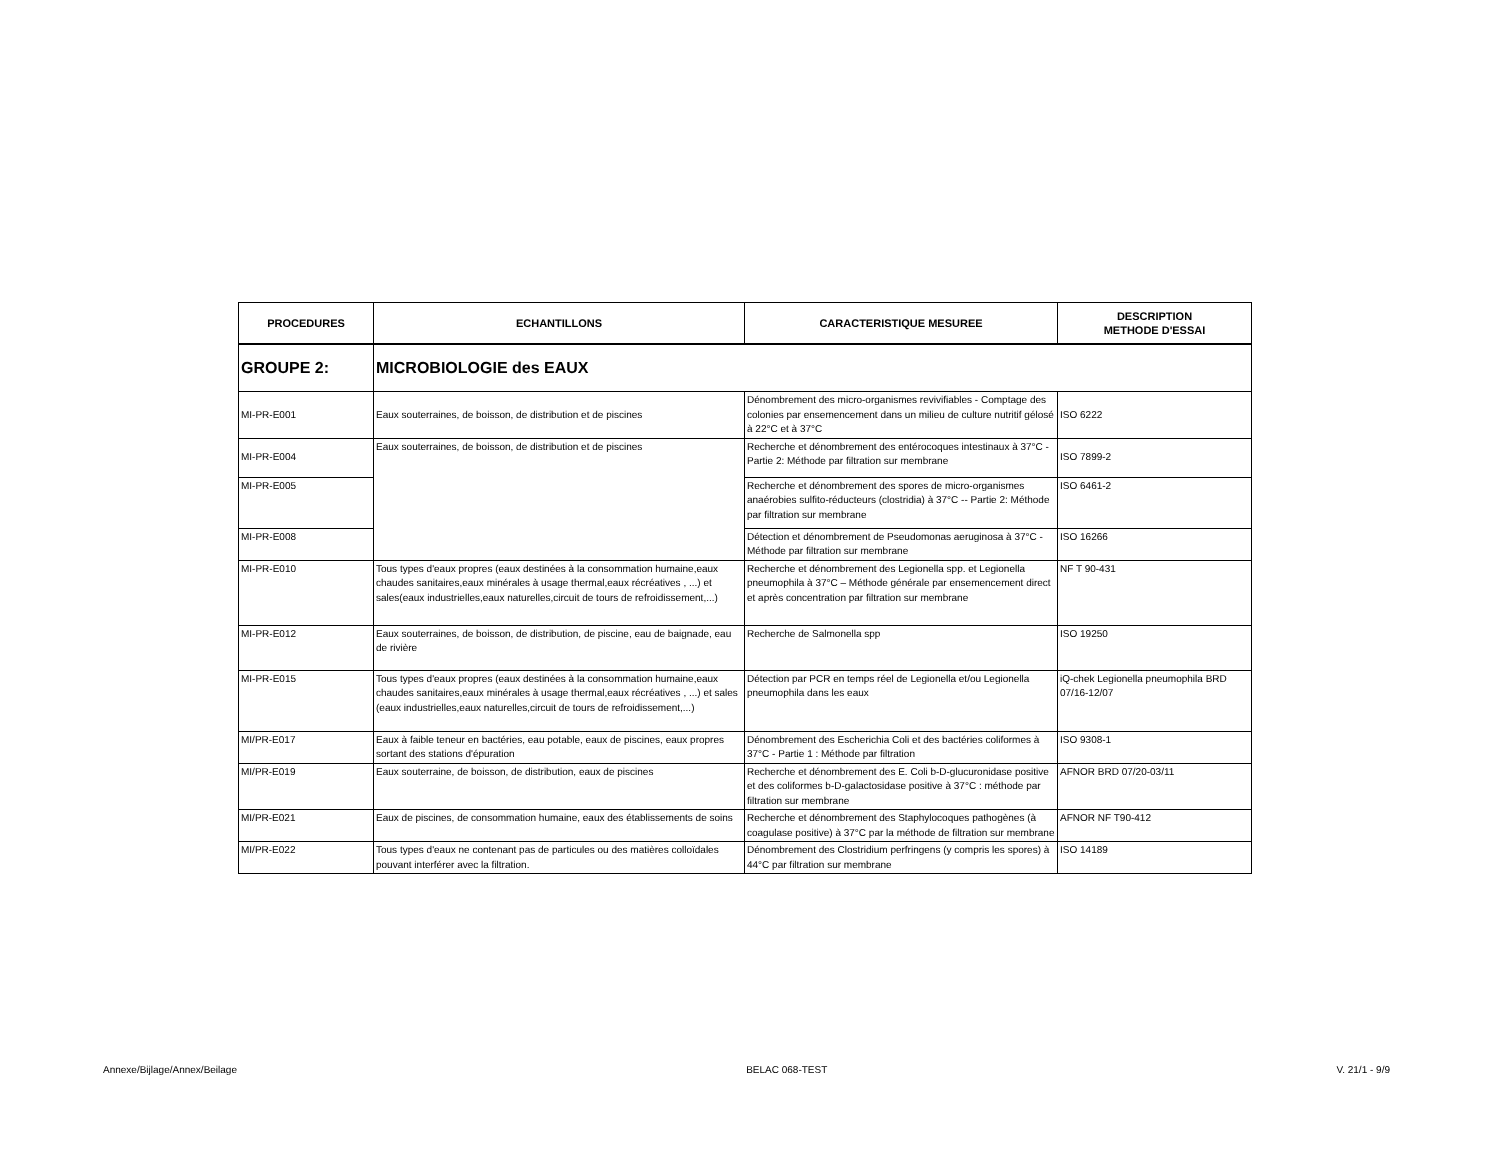| PROCEDURES | ECHANTILLONS | CARACTERISTIQUE MESUREE | DESCRIPTION METHODE D'ESSAI |
| --- | --- | --- | --- |
| GROUPE 2: | MICROBIOLOGIE des EAUX | | |
| MI-PR-E001 | Eaux souterraines, de boisson, de distribution et de piscines | Dénombrement des micro-organismes revivifiables - Comptage des colonies par ensemencement dans un milieu de culture nutritif gélosé à 22°C et à 37°C | ISO 6222 |
| MI-PR-E004 | Eaux souterraines, de boisson, de distribution et de piscines | Recherche et dénombrement des entérocoques intestinaux à 37°C - Partie 2: Méthode par filtration sur membrane | ISO 7899-2 |
| MI-PR-E005 | | Recherche et dénombrement des spores de micro-organismes anaérobies sulfito-réducteurs (clostridia) à 37°C -- Partie 2: Méthode par filtration sur membrane | ISO 6461-2 |
| MI-PR-E008 | | Détection et dénombrement de Pseudomonas aeruginosa à 37°C - Méthode par filtration sur membrane | ISO 16266 |
| MI-PR-E010 | Tous types d'eaux propres (eaux destinées à la consommation humaine,eaux chaudes sanitaires,eaux minérales à usage thermal,eaux récréatives , ...) et sales(eaux industrielles,eaux naturelles,circuit de tours de refroidissement,...) | Recherche et dénombrement des Legionella spp. et Legionella pneumophila à 37°C – Méthode générale par ensemencement direct et après concentration par filtration sur membrane | NF T 90-431 |
| MI-PR-E012 | Eaux souterraines, de boisson, de distribution, de piscine, eau de baignade, eau de rivière | Recherche de Salmonella spp | ISO 19250 |
| MI-PR-E015 | Tous types d'eaux propres (eaux destinées à la consommation humaine,eaux chaudes sanitaires,eaux minérales à usage thermal,eaux récréatives , ...) et sales (eaux industrielles,eaux naturelles,circuit de tours de refroidissement,...) | Détection par PCR en temps réel de Legionella et/ou Legionella pneumophila dans les eaux | iQ-chek Legionella pneumophila BRD 07/16-12/07 |
| MI/PR-E017 | Eaux à faible teneur en bactéries, eau potable, eaux de piscines, eaux propres sortant des stations d'épuration | Dénombrement des Escherichia Coli et des bactéries coliformes à 37°C - Partie 1 : Méthode par filtration | ISO 9308-1 |
| MI/PR-E019 | Eaux souterraine, de boisson, de distribution, eaux de piscines | Recherche et dénombrement des E. Coli b-D-glucuronidase positive et des coliformes b-D-galactosidase positive à 37°C : méthode par filtration sur membrane | AFNOR BRD 07/20-03/11 |
| MI/PR-E021 | Eaux de piscines, de consommation humaine, eaux des établissements de soins | Recherche et dénombrement des Staphylocoques pathogènes (à coagulase positive) à 37°C par la méthode de filtration sur membrane | AFNOR NF T90-412 |
| MI/PR-E022 | Tous types d'eaux ne contenant pas de particules ou des matières colloïdales pouvant interférer avec la filtration. | Dénombrement des Clostridium perfringens (y compris les spores) à 44°C par filtration sur membrane | ISO 14189 |
Annexe/Bijlage/Annex/Beilage BELAC 068-TEST V. 21/1 - 9/9